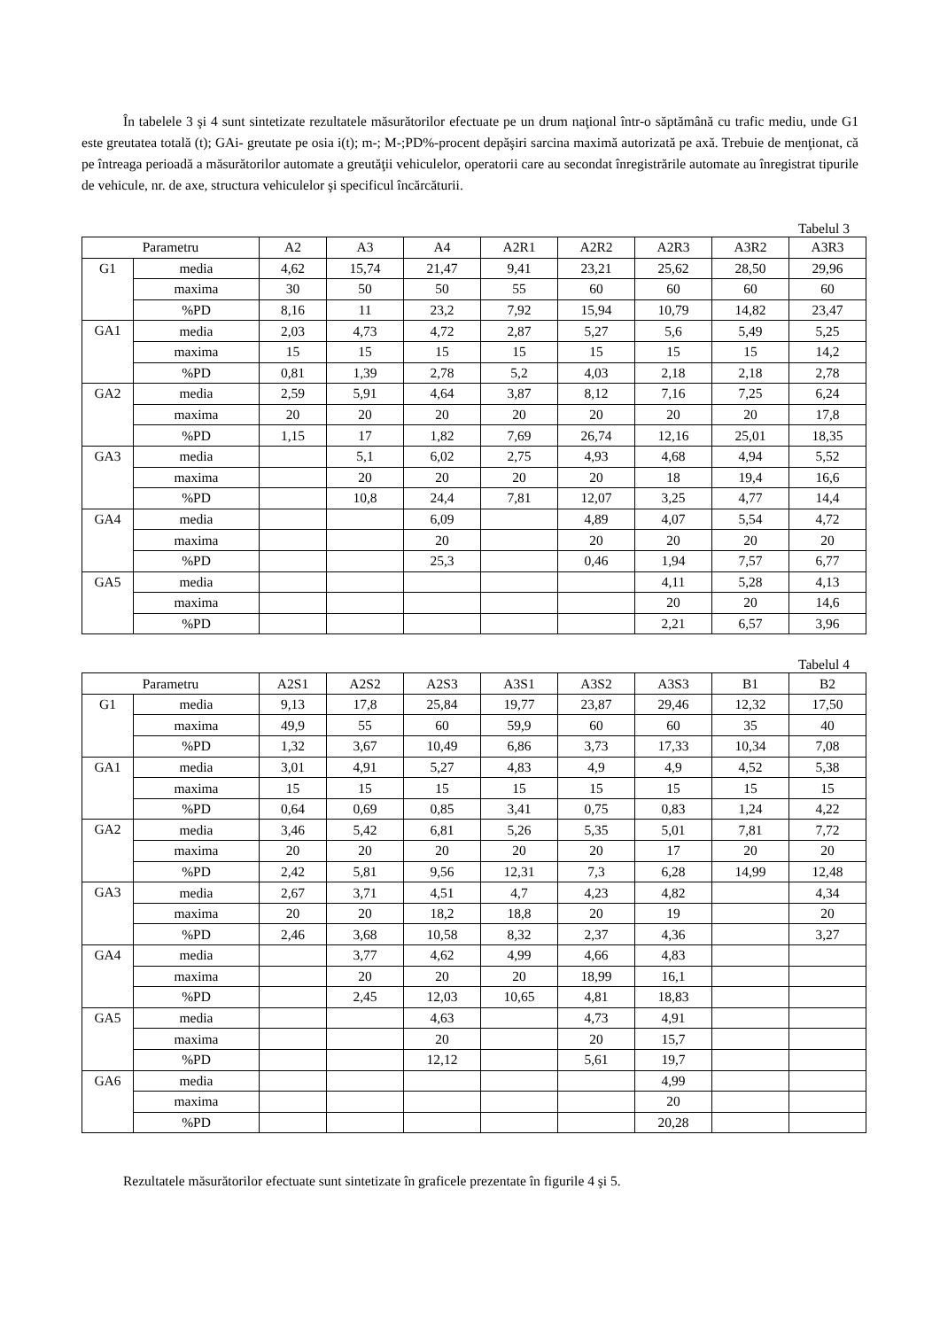În tabelele 3 şi 4 sunt sintetizate rezultatele măsurătorilor efectuate pe un drum naţional într-o săptămână cu trafic mediu, unde G1 este greutatea totală (t); GAi- greutate pe osia i(t); m-; M-;PD%-procent depăşiri sarcina maximă autorizată pe axă. Trebuie de menţionat, că pe întreaga perioadă a măsurătorilor automate a greutăţii vehiculelor, operatorii care au secondat înregistrările automate au înregistrat tipurile de vehicule, nr. de axe, structura vehiculelor şi specificul încărcăturii.
Tabelul 3
| Parametru | | A2 | A3 | A4 | A2R1 | A2R2 | A2R3 | A3R2 | A3R3 |
| --- | --- | --- | --- | --- | --- | --- | --- | --- | --- |
| G1 | media | 4,62 | 15,74 | 21,47 | 9,41 | 23,21 | 25,62 | 28,50 | 29,96 |
| | maxima | 30 | 50 | 50 | 55 | 60 | 60 | 60 | 60 |
| | %PD | 8,16 | 11 | 23,2 | 7,92 | 15,94 | 10,79 | 14,82 | 23,47 |
| GA1 | media | 2,03 | 4,73 | 4,72 | 2,87 | 5,27 | 5,6 | 5,49 | 5,25 |
| | maxima | 15 | 15 | 15 | 15 | 15 | 15 | 15 | 14,2 |
| | %PD | 0,81 | 1,39 | 2,78 | 5,2 | 4,03 | 2,18 | 2,18 | 2,78 |
| GA2 | media | 2,59 | 5,91 | 4,64 | 3,87 | 8,12 | 7,16 | 7,25 | 6,24 |
| | maxima | 20 | 20 | 20 | 20 | 20 | 20 | 20 | 17,8 |
| | %PD | 1,15 | 17 | 1,82 | 7,69 | 26,74 | 12,16 | 25,01 | 18,35 |
| GA3 | media | | 5,1 | 6,02 | 2,75 | 4,93 | 4,68 | 4,94 | 5,52 |
| | maxima | | 20 | 20 | 20 | 20 | 18 | 19,4 | 16,6 |
| | %PD | | 10,8 | 24,4 | 7,81 | 12,07 | 3,25 | 4,77 | 14,4 |
| GA4 | media | | | 6,09 | | 4,89 | 4,07 | 5,54 | 4,72 |
| | maxima | | | 20 | | 20 | 20 | 20 | 20 |
| | %PD | | | 25,3 | | 0,46 | 1,94 | 7,57 | 6,77 |
| GA5 | media | | | | | | 4,11 | 5,28 | 4,13 |
| | maxima | | | | | | 20 | 20 | 14,6 |
| | %PD | | | | | | 2,21 | 6,57 | 3,96 |
Tabelul 4
| Parametru | | A2S1 | A2S2 | A2S3 | A3S1 | A3S2 | A3S3 | B1 | B2 |
| --- | --- | --- | --- | --- | --- | --- | --- | --- | --- |
| G1 | media | 9,13 | 17,8 | 25,84 | 19,77 | 23,87 | 29,46 | 12,32 | 17,50 |
| | maxima | 49,9 | 55 | 60 | 59,9 | 60 | 60 | 35 | 40 |
| | %PD | 1,32 | 3,67 | 10,49 | 6,86 | 3,73 | 17,33 | 10,34 | 7,08 |
| GA1 | media | 3,01 | 4,91 | 5,27 | 4,83 | 4,9 | 4,9 | 4,52 | 5,38 |
| | maxima | 15 | 15 | 15 | 15 | 15 | 15 | 15 | 15 |
| | %PD | 0,64 | 0,69 | 0,85 | 3,41 | 0,75 | 0,83 | 1,24 | 4,22 |
| GA2 | media | 3,46 | 5,42 | 6,81 | 5,26 | 5,35 | 5,01 | 7,81 | 7,72 |
| | maxima | 20 | 20 | 20 | 20 | 20 | 17 | 20 | 20 |
| | %PD | 2,42 | 5,81 | 9,56 | 12,31 | 7,3 | 6,28 | 14,99 | 12,48 |
| GA3 | media | 2,67 | 3,71 | 4,51 | 4,7 | 4,23 | 4,82 | | 4,34 |
| | maxima | 20 | 20 | 18,2 | 18,8 | 20 | 19 | | 20 |
| | %PD | 2,46 | 3,68 | 10,58 | 8,32 | 2,37 | 4,36 | | 3,27 |
| GA4 | media | | 3,77 | 4,62 | 4,99 | 4,66 | 4,83 | | |
| | maxima | | 20 | 20 | 20 | 18,99 | 16,1 | | |
| | %PD | | 2,45 | 12,03 | 10,65 | 4,81 | 18,83 | | |
| GA5 | media | | | 4,63 | | 4,73 | 4,91 | | |
| | maxima | | | 20 | | 20 | 15,7 | | |
| | %PD | | | 12,12 | | 5,61 | 19,7 | | |
| GA6 | media | | | | | | 4,99 | | |
| | maxima | | | | | | 20 | | |
| | %PD | | | | | | 20,28 | | |
Rezultatele măsurătorilor efectuate sunt sintetizate în graficele prezentate în figurile 4 şi 5.